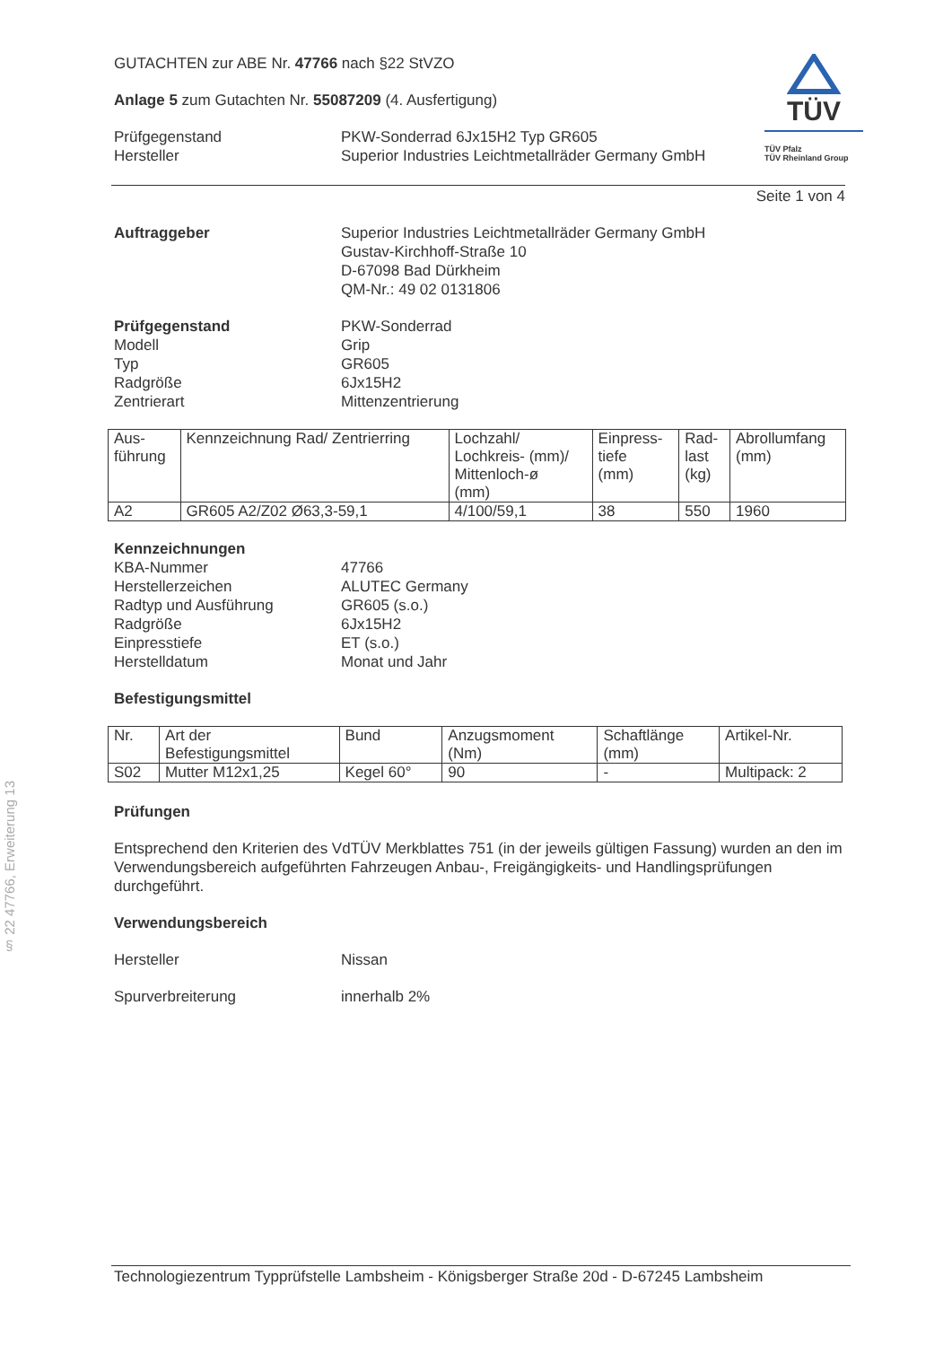§ 22 47766, Erweiterung 13
TÜV
TÜV Pfalz
TÜV Rheinland Group
GUTACHTEN zur ABE Nr. 47766 nach §22 StVZO
Anlage 5 zum Gutachten Nr. 55087209 (4. Ausfertigung)
Prüfgegenstand PKW-Sonderrad 6Jx15H2 Typ GR605
Hersteller Superior Industries Leichtmetallräder Germany GmbH
Seite 1 von 4
Auftraggeber Superior Industries Leichtmetallräder Germany GmbH
Gustav-Kirchhoff-Straße 10
D-67098 Bad Dürkheim
QM-Nr.: 49 02 0131806
Prüfgegenstand PKW-Sonderrad
Modell Grip
Typ GR605
Radgröße 6Jx15H2
Zentrierart Mittenzentrierung
| Aus- führung | Kennzeichnung Rad/ Zentrierring | Lochzahl/ Lochkreis- (mm)/ Mittenloch-ø (mm) | Einpress- tiefe (mm) | Rad- last (kg) | Abrollumfang (mm) |
| --- | --- | --- | --- | --- | --- |
| A2 | GR605 A2/Z02 Ø63,3-59,1 | 4/100/59,1 | 38 | 550 | 1960 |
Kennzeichnungen
KBA-Nummer 47766
Herstellerzeichen ALUTEC Germany
Radtyp und Ausführung GR605 (s.o.)
Radgröße 6Jx15H2
Einpresstiefe ET (s.o.)
Herstelldatum Monat und Jahr
Befestigungsmittel
| Nr. | Art der Befestigungsmittel | Bund | Anzugsmoment (Nm) | Schaftlänge (mm) | Artikel-Nr. |
| S02 | Mutter M12x1,25 | Kegel 60° | 90 | - | Multipack: 2 |
Prüfungen
Entsprechend den Kriterien des VdTÜV Merkblattes 751 (in der jeweils gültigen Fassung) wurden an den im Verwendungsbereich aufgeführten Fahrzeugen Anbau-, Freigängigkeits- und Handlingsprüfungen durchgeführt.
Verwendungsbereich
Hersteller Nissan
Spurverbreiterung innerhalb 2%
Technologiezentrum Typprüfstelle Lambsheim - Königsberger Straße 20d - D-67245 Lambsheim